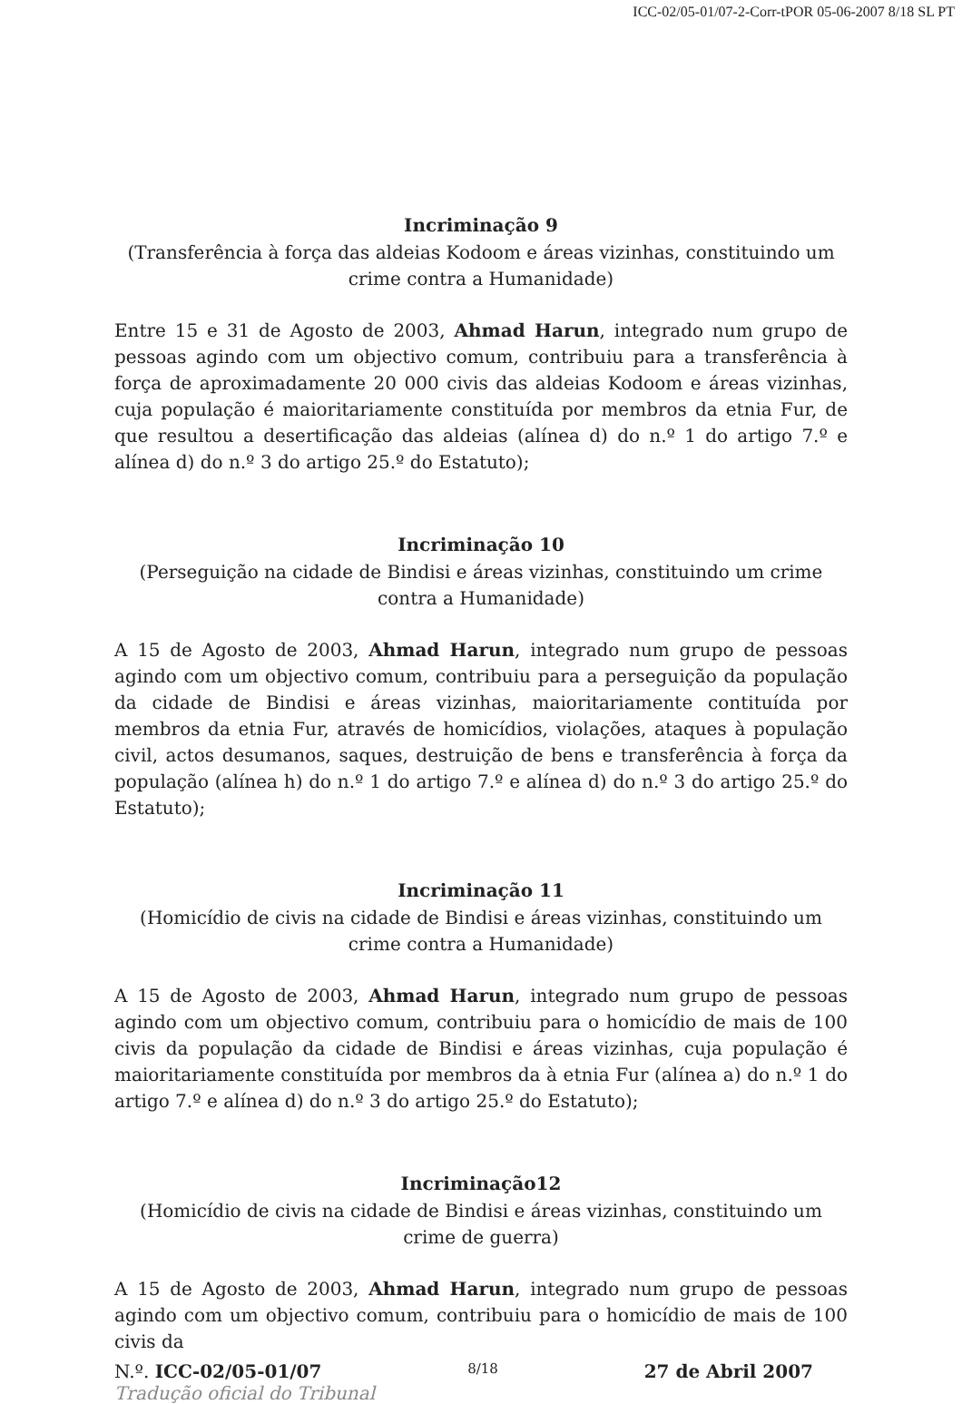ICC-02/05-01/07-2-Corr-tPOR 05-06-2007 8/18 SL PT
Incriminação 9
(Transferência à força das aldeias Kodoom e áreas vizinhas, constituindo um crime contra a Humanidade)
Entre 15 e 31 de Agosto de 2003, Ahmad Harun, integrado num grupo de pessoas agindo com um objectivo comum, contribuiu para a transferência à força de aproximadamente 20 000 civis das aldeias Kodoom e áreas vizinhas, cuja população é maioritariamente constituída por membros da etnia Fur, de que resultou a desertificação das aldeias (alínea d) do n.º 1 do artigo 7.º e alínea d) do n.º 3 do artigo 25.º do Estatuto);
Incriminação 10
(Perseguição na cidade de Bindisi e áreas vizinhas, constituindo um crime contra a Humanidade)
A 15 de Agosto de 2003, Ahmad Harun, integrado num grupo de pessoas agindo com um objectivo comum, contribuiu para a perseguição da população da cidade de Bindisi e áreas vizinhas, maioritariamente contituída por membros da etnia Fur, através de homicídios, violações, ataques à população civil, actos desumanos, saques, destruição de bens e transferência à força da população (alínea h) do n.º 1 do artigo 7.º e alínea d) do n.º 3 do artigo 25.º do Estatuto);
Incriminação 11
(Homicídio de civis na cidade de Bindisi e áreas vizinhas, constituindo um crime contra a Humanidade)
A 15 de Agosto de 2003, Ahmad Harun, integrado num grupo de pessoas agindo com um objectivo comum, contribuiu para o homicídio de mais de 100 civis da população da cidade de Bindisi e áreas vizinhas, cuja população é maioritariamente constituída por membros da à etnia Fur (alínea a) do n.º 1 do artigo 7.º e alínea d) do n.º 3 do artigo 25.º do Estatuto);
Incriminação12
(Homicídio de civis na cidade de Bindisi e áreas vizinhas, constituindo um crime de guerra)
A 15 de Agosto de 2003, Ahmad Harun, integrado num grupo de pessoas agindo com um objectivo comum, contribuiu para o homicídio de mais de 100 civis da
N.º. ICC-02/05-01/07 8/18 27 de Abril 2007
Tradução oficial do Tribunal